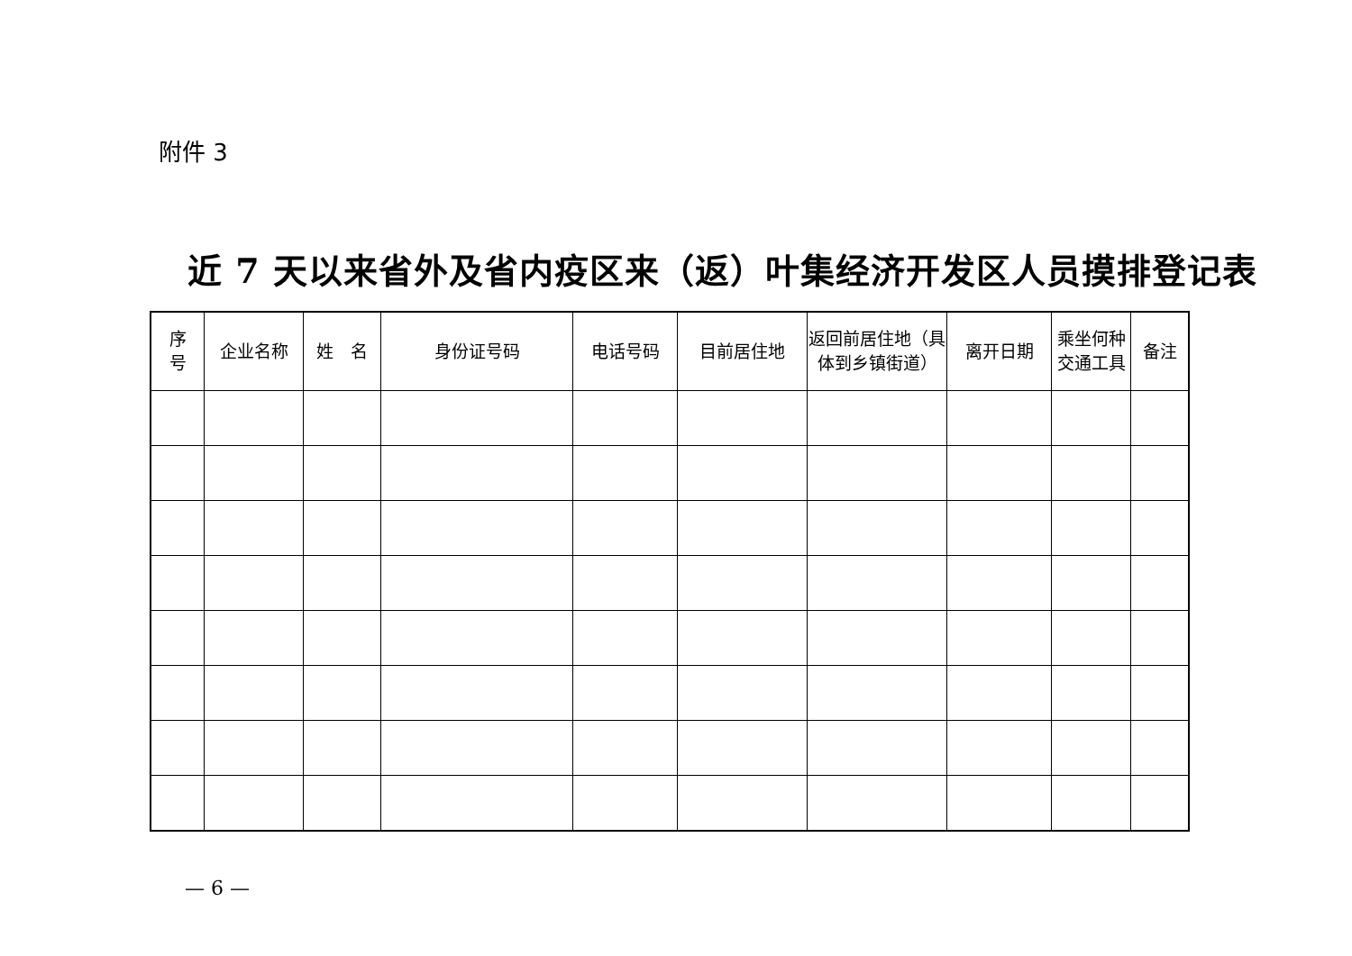附件 3
近 7 天以来省外及省内疫区来（返）叶集经济开发区人员摸排登记表
| 序 号 | 企业名称 | 姓 名 | 身份证号码 | 电话号码 | 目前居住地 | 返回前居住地（具体到乡镇街道） | 离开日期 | 乘坐何种交通工具 | 备注 |
| --- | --- | --- | --- | --- | --- | --- | --- | --- | --- |
— 6 —